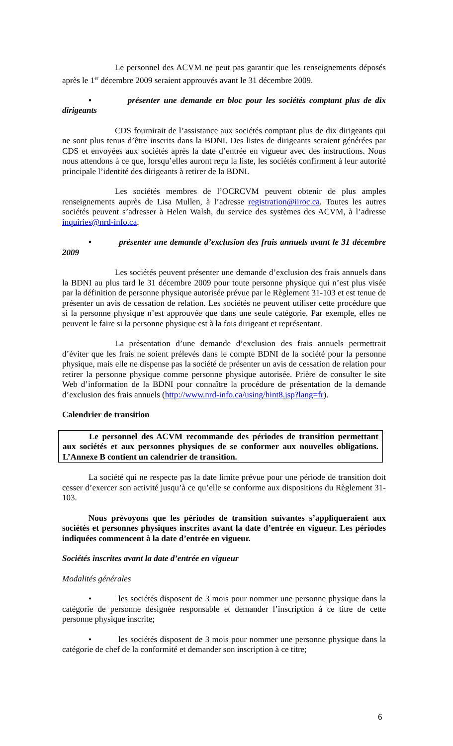Le personnel des ACVM ne peut pas garantir que les renseignements déposés après le 1<sup>er</sup> décembre 2009 seraient approuvés avant le 31 décembre 2009.
• présenter une demande en bloc pour les sociétés comptant plus de dix dirigeants
CDS fournirait de l’assistance aux sociétés comptant plus de dix dirigeants qui ne sont plus tenus d’être inscrits dans la BDNI. Des listes de dirigeants seraient générées par CDS et envoyées aux sociétés après la date d’entrée en vigueur avec des instructions. Nous nous attendons à ce que, lorsqu’elles auront reçu la liste, les sociétés confirment à leur autorité principale l’identité des dirigeants à retirer de la BDNI.
Les sociétés membres de l’OCRCVM peuvent obtenir de plus amples renseignements auprès de Lisa Mullen, à l’adresse registration@iiroc.ca. Toutes les autres sociétés peuvent s’adresser à Helen Walsh, du service des systèmes des ACVM, à l’adresse inquiries@nrd-info.ca.
• présenter une demande d’exclusion des frais annuels avant le 31 décembre 2009
Les sociétés peuvent présenter une demande d’exclusion des frais annuels dans la BDNI au plus tard le 31 décembre 2009 pour toute personne physique qui n’est plus visée par la définition de personne physique autorisée prévue par le Règlement 31-103 et est tenue de présenter un avis de cessation de relation. Les sociétés ne peuvent utiliser cette procédure que si la personne physique n’est approuvée que dans une seule catégorie. Par exemple, elles ne peuvent le faire si la personne physique est à la fois dirigeant et représentant.
La présentation d’une demande d’exclusion des frais annuels permettrait d’éviter que les frais ne soient prélevés dans le compte BDNI de la société pour la personne physique, mais elle ne dispense pas la société de présenter un avis de cessation de relation pour retirer la personne physique comme personne physique autorisée. Prière de consulter le site Web d’information de la BDNI pour connaître la procédure de présentation de la demande d’exclusion des frais annuels (http://www.nrd-info.ca/using/hint8.jsp?lang=fr).
Calendrier de transition
Le personnel des ACVM recommande des périodes de transition permettant aux sociétés et aux personnes physiques de se conformer aux nouvelles obligations. L’Annexe B contient un calendrier de transition.
La société qui ne respecte pas la date limite prévue pour une période de transition doit cesser d’exercer son activité jusqu’à ce qu’elle se conforme aux dispositions du Règlement 31-103.
Nous prévoyons que les périodes de transition suivantes s’appliqueraient aux sociétés et personnes physiques inscrites avant la date d’entrée en vigueur. Les périodes indiquées commencent à la date d’entrée en vigueur.
Sociétés inscrites avant la date d’entrée en vigueur
Modalités générales
• les sociétés disposent de 3 mois pour nommer une personne physique dans la catégorie de personne désignée responsable et demander l’inscription à ce titre de cette personne physique inscrite;
• les sociétés disposent de 3 mois pour nommer une personne physique dans la catégorie de chef de la conformité et demander son inscription à ce titre;
6